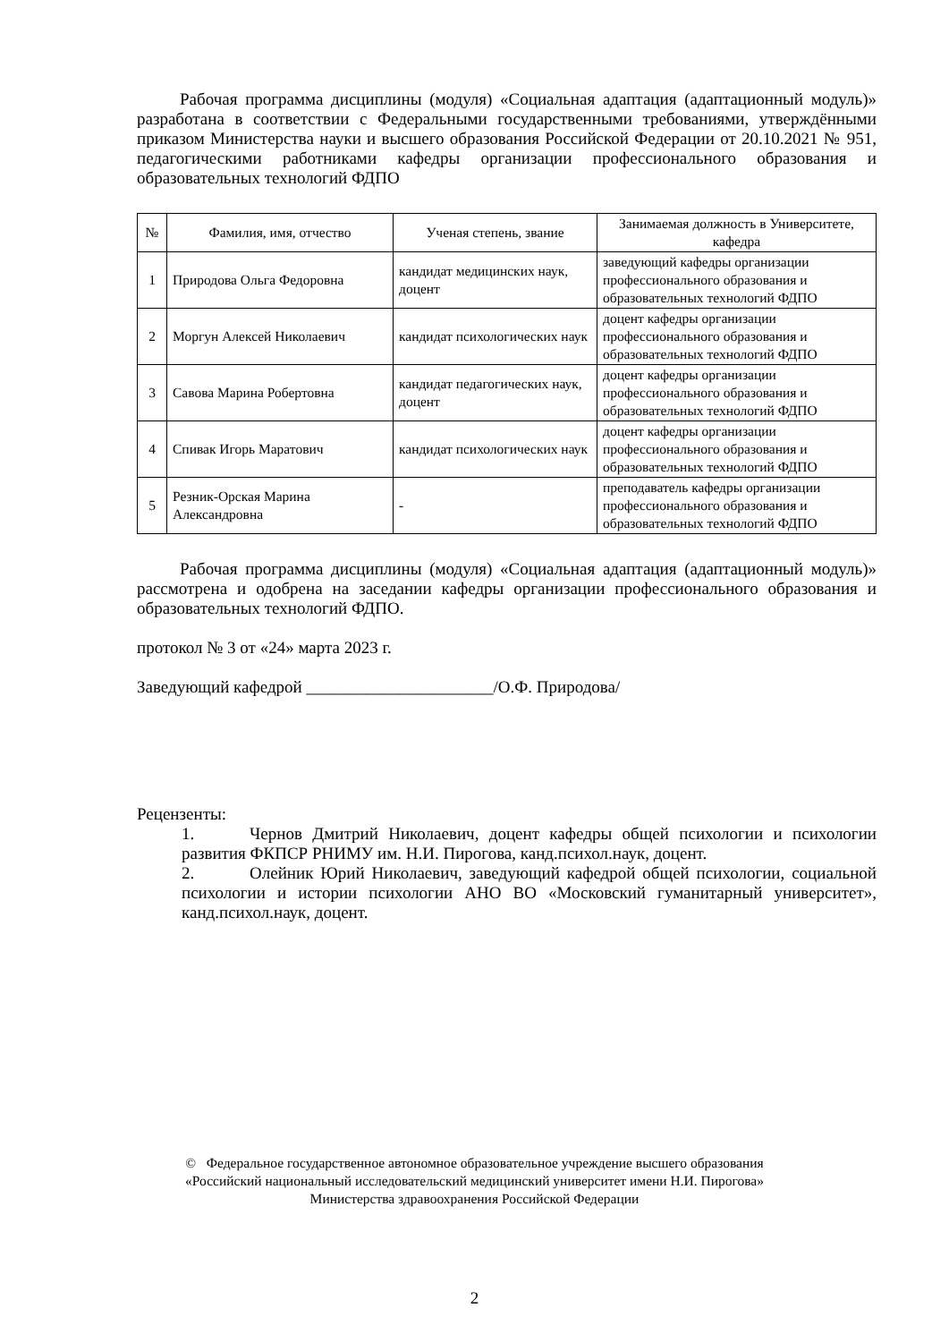Рабочая программа дисциплины (модуля) «Социальная адаптация (адаптационный модуль)» разработана в соответствии с Федеральными государственными требованиями, утверждёнными приказом Министерства науки и высшего образования Российской Федерации от 20.10.2021 № 951, педагогическими работниками кафедры организации профессионального образования и образовательных технологий ФДПО
| № | Фамилия, имя, отчество | Ученая степень, звание | Занимаемая должность в Университете, кафедра |
| --- | --- | --- | --- |
| 1 | Природова Ольга Федоровна | кандидат медицинских наук, доцент | заведующий кафедры организации профессионального образования и образовательных технологий ФДПО |
| 2 | Моргун Алексей Николаевич | кандидат психологических наук | доцент кафедры организации профессионального образования и образовательных технологий ФДПО |
| 3 | Савова Марина Робертовна | кандидат педагогических наук, доцент | доцент кафедры организации профессионального образования и образовательных технологий ФДПО |
| 4 | Спивак Игорь Маратович | кандидат психологических наук | доцент кафедры организации профессионального образования и образовательных технологий ФДПО |
| 5 | Резник-Орская Марина Александровна | - | преподаватель кафедры организации профессионального образования и образовательных технологий ФДПО |
Рабочая программа дисциплины (модуля) «Социальная адаптация (адаптационный модуль)» рассмотрена и одобрена на заседании кафедры организации профессионального образования и образовательных технологий ФДПО.
протокол № 3 от «24» марта 2023 г.
Заведующий кафедрой ______________________/О.Ф. Природова/
Рецензенты:
1. Чернов Дмитрий Николаевич, доцент кафедры общей психологии и психологии развития ФКПСР РНИМУ им. Н.И. Пирогова, канд.психол.наук, доцент.
2. Олейник Юрий Николаевич, заведующий кафедрой общей психологии, социальной психологии и истории психологии АНО ВО «Московский гуманитарный университет», канд.психол.наук, доцент.
© Федеральное государственное автономное образовательное учреждение высшего образования
«Российский национальный исследовательский медицинский университет имени Н.И. Пирогова»
Министерства здравоохранения Российской Федерации
2